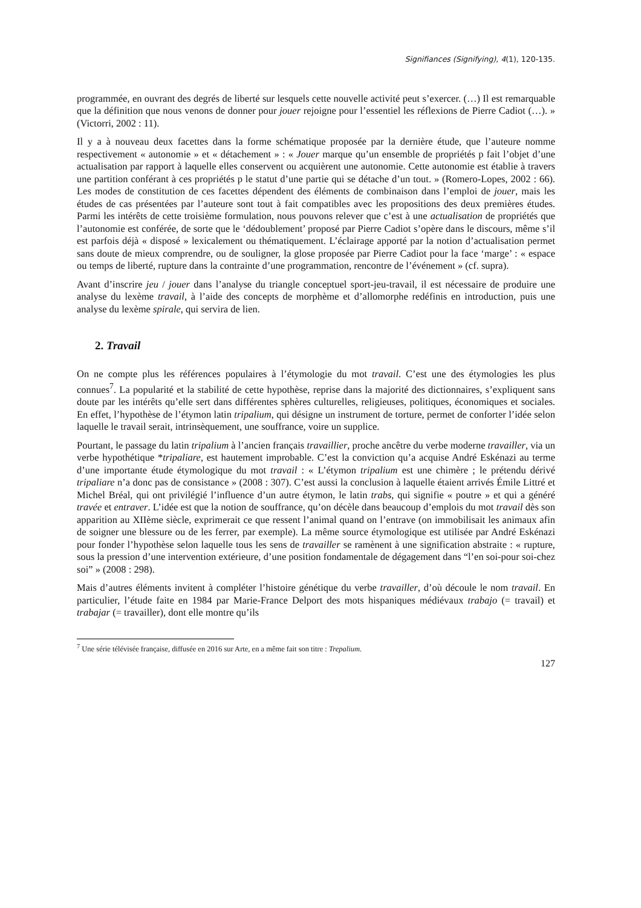Signifiances (Signifying), 4(1), 120-135.
programmée, en ouvrant des degrés de liberté sur lesquels cette nouvelle activité peut s’exercer. (…) Il est remarquable que la définition que nous venons de donner pour jouer rejoigne pour l’essentiel les réflexions de Pierre Cadiot (…). » (Victorri, 2002 : 11).
Il y a à nouveau deux facettes dans la forme schématique proposée par la dernière étude, que l’auteure nomme respectivement « autonomie » et « détachement » : « Jouer marque qu’un ensemble de propriétés p fait l’objet d’une actualisation par rapport à laquelle elles conservent ou acquièrent une autonomie. Cette autonomie est établie à travers une partition conférant à ces propriétés p le statut d’une partie qui se détache d’un tout. » (Romero-Lopes, 2002 : 66). Les modes de constitution de ces facettes dépendent des éléments de combinaison dans l’emploi de jouer, mais les études de cas présentées par l’auteure sont tout à fait compatibles avec les propositions des deux premières études. Parmi les intérêts de cette troisième formulation, nous pouvons relever que c’est à une actualisation de propriétés que l’autonomie est conférée, de sorte que le ‘dédoublement’ proposé par Pierre Cadiot s’opère dans le discours, même s’il est parfois déjà « disposé » lexicalement ou thématiquement. L’éclairage apporté par la notion d’actualisation permet sans doute de mieux comprendre, ou de souligner, la glose proposée par Pierre Cadiot pour la face ‘marge’ : « espace ou temps de liberté, rupture dans la contrainte d’une programmation, rencontre de l’événement » (cf. supra).
Avant d’inscrire jeu / jouer dans l’analyse du triangle conceptuel sport-jeu-travail, il est nécessaire de produire une analyse du lexème travail, à l’aide des concepts de morphème et d’allomorphe redéfinis en introduction, puis une analyse du lexème spirale, qui servira de lien.
2. Travail
On ne compte plus les références populaires à l’étymologie du mot travail. C’est une des étymologies les plus connues<sup>7</sup>. La popularité et la stabilité de cette hypothèse, reprise dans la majorité des dictionnaires, s’expliquent sans doute par les intérêts qu’elle sert dans différentes sphères culturelles, religieuses, politiques, économiques et sociales. En effet, l’hypothèse de l’étymon latin tripalium, qui désigne un instrument de torture, permet de conforter l’idée selon laquelle le travail serait, intrinsèquement, une souffrance, voire un supplice.
Pourtant, le passage du latin tripalium à l’ancien français travaillier, proche ancêtre du verbe moderne travailler, via un verbe hypothétique *tripaliare, est hautement improbable. C’est la conviction qu’a acquise André Eskénazi au terme d’une importante étude étymologique du mot travail : « L’étymon tripalium est une chimère ; le prétendu dérivé tripaliare n’a donc pas de consistance » (2008 : 307). C’est aussi la conclusion à laquelle étaient arrivés Émile Littré et Michel Bréal, qui ont privilégié l’influence d’un autre étymon, le latin trabs, qui signifie « poutre » et qui a généré travée et entraver. L’idée est que la notion de souffrance, qu’on décèle dans beaucoup d’emplois du mot travail dès son apparition au XIIème siècle, exprimerait ce que ressent l’animal quand on l’entrave (on immobilisait les animaux afin de soigner une blessure ou de les ferrer, par exemple). La même source étymologique est utilisée par André Eskénazi pour fonder l’hypothèse selon laquelle tous les sens de travailler se ramènent à une signification abstraite : « rupture, sous la pression d’une intervention extérieure, d’une position fondamentale de dégagement dans “l’en soi-pour soi-chez soi” » (2008 : 298).
Mais d’autres éléments invitent à compléter l’histoire génétique du verbe travailler, d’où découle le nom travail. En particulier, l’étude faite en 1984 par Marie-France Delport des mots hispaniques médiévaux trabajo (= travail) et trabajar (= travailler), dont elle montre qu’ils
<sup>7</sup> Une série télévisée française, diffusée en 2016 sur Arte, en a même fait son titre : Trepalium.
127